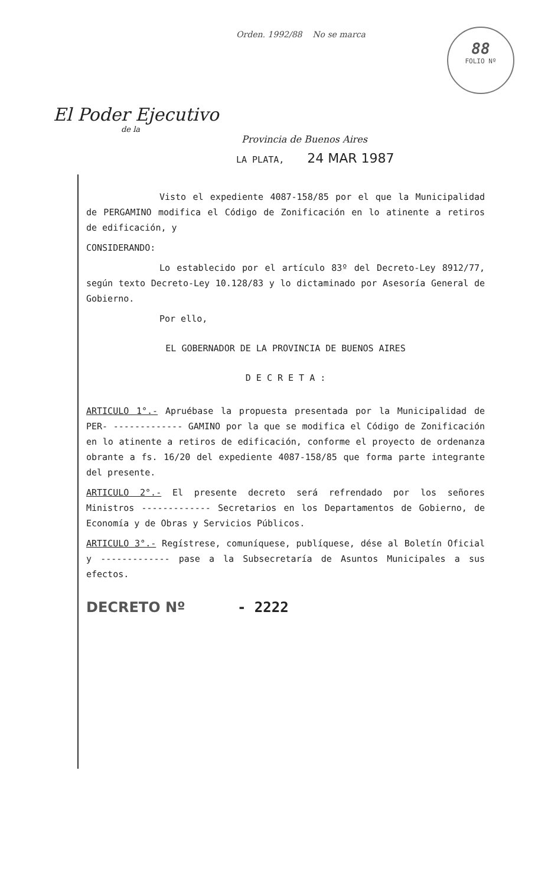88
FOLIO Nº
Orden. 1992/88 No se marca
El Poder Ejecutivo
de la
Provincia de Buenos Aires
LA PLATA, 24 MAR 1987
Visto el expediente 4087-158/85 por el que la Municipalidad de PERGAMINO modifica el Código de Zonificación en lo atinente a retiros de edificación, y
CONSIDERANDO:
Lo establecido por el artículo 83º del Decreto-Ley 8912/77, según texto Decreto-Ley 10.128/83 y lo dictaminado por Asesoría General de Gobierno.
Por ello,
EL GOBERNADOR DE LA PROVINCIA DE BUENOS AIRES
D E C R E T A :
ARTICULO 1°.- Apruébase la propuesta presentada por la Municipalidad de PER- ------------- GAMINO por la que se modifica el Código de Zonificación en lo atinente a retiros de edificación, conforme el proyecto de ordenanza obrante a fs. 16/20 del expediente 4087-158/85 que forma parte integrante del presente.
ARTICULO 2°.- El presente decreto será refrendado por los señores Ministros ------------- Secretarios en los Departamentos de Gobierno, de Economía y de Obras y Servicios Públicos.
ARTICULO 3°.- Regístrese, comuníquese, publíquese, dése al Boletín Oficial y ------------- pase a la Subsecretaría de Asuntos Municipales a sus efectos.
DECRETO Nº - 2222